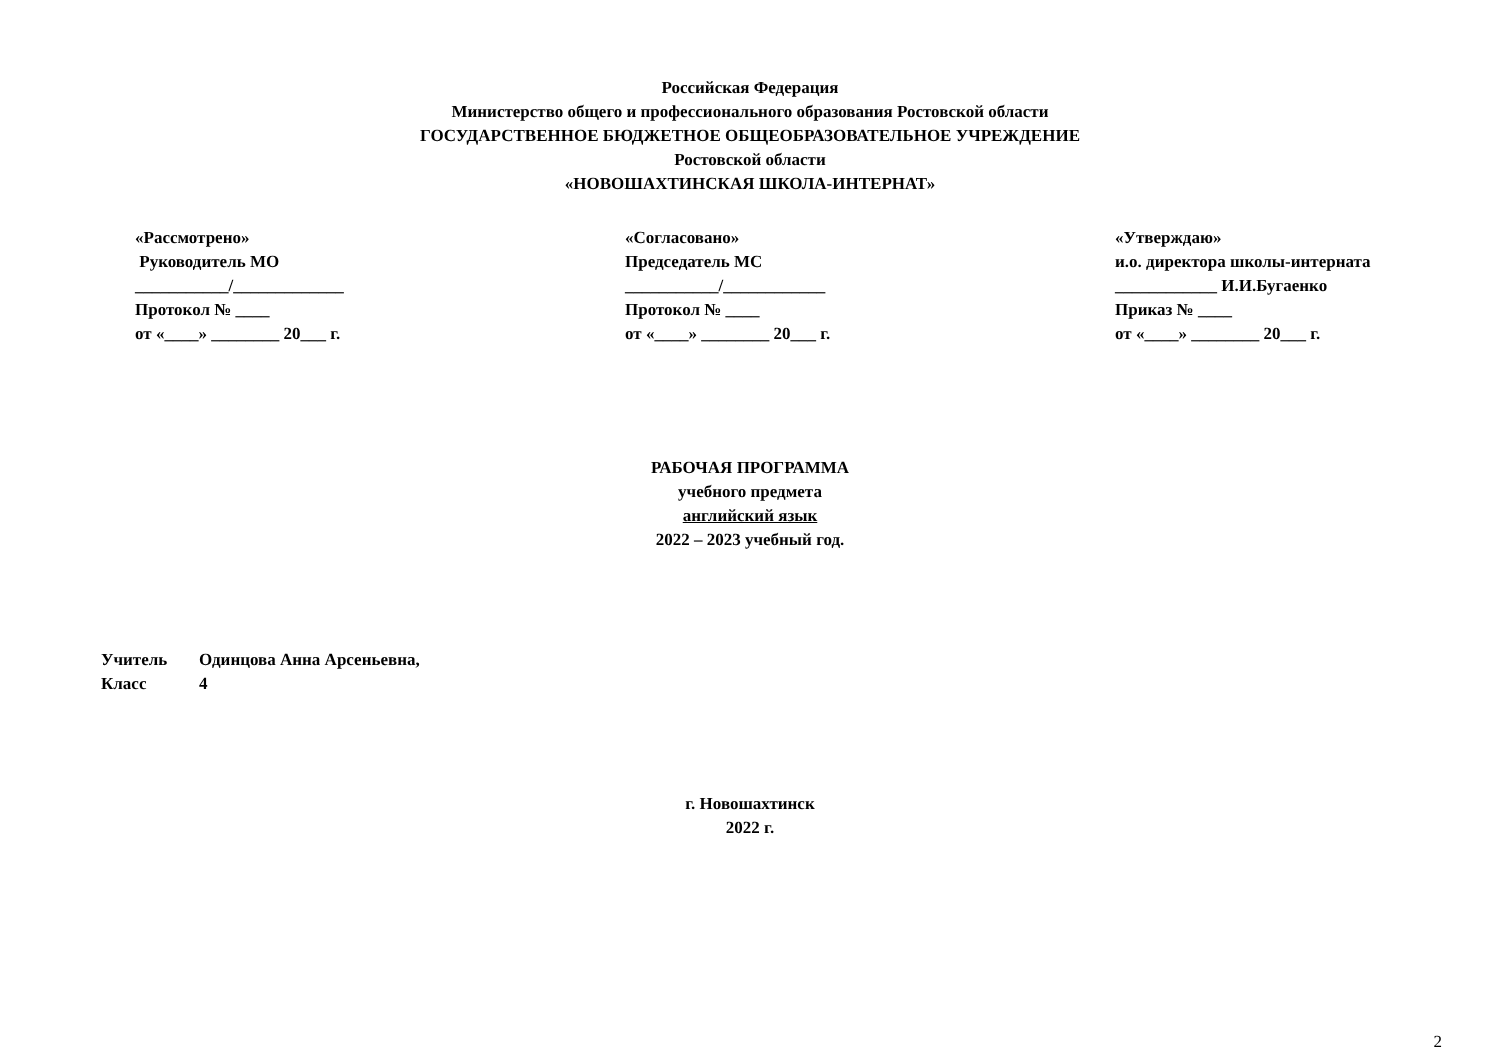Российская Федерация
Министерство общего и профессионального образования Ростовской области
ГОСУДАРСТВЕННОЕ БЮДЖЕТНОЕ ОБЩЕОБРАЗОВАТЕЛЬНОЕ УЧРЕЖДЕНИЕ
Ростовской области
«НОВОШАХТИНСКАЯ ШКОЛА-ИНТЕРНАТ»
«Рассмотрено»
Руководитель МО
___________/_____________
Протокол № ____
от «____» ________ 20___ г.
«Согласовано»
Председатель МС
___________/____________
Протокол № ____
от «____» ________ 20___ г.
«Утверждаю»
и.о. директора школы-интерната
____________ И.И.Бугаенко
Приказ № ____
от «____» ________ 20___ г.
РАБОЧАЯ ПРОГРАММА
учебного предмета
английский язык
2022 – 2023 учебный год.
Учитель Одинцова Анна Арсеньевна,
Класс 4
г. Новошахтинск
2022 г.
2